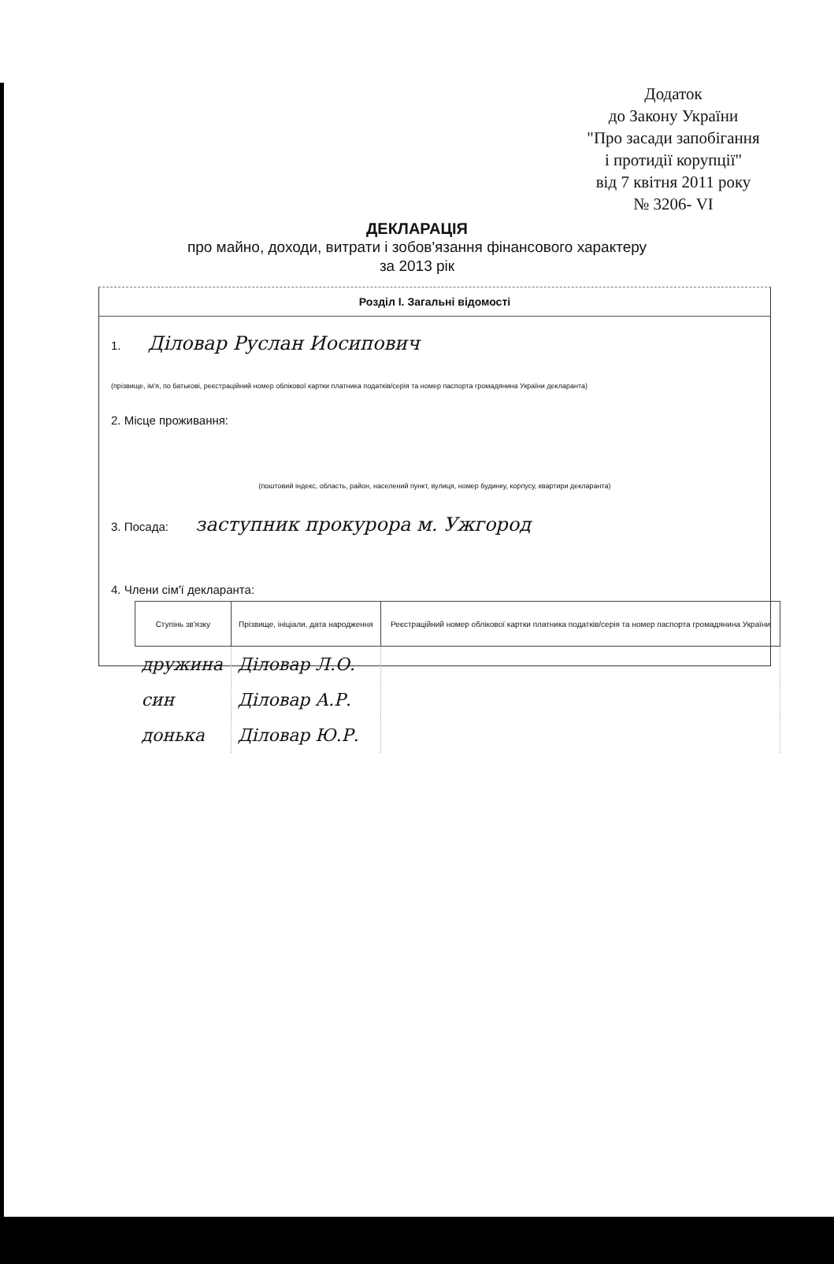Додаток
до Закону України
"Про засади запобігання
і протидії корупції"
від 7 квітня 2011 року
№ 3206- VI
ДЕКЛАРАЦІЯ
про майно, доходи, витрати і зобов'язання фінансового характеру
за 2013 рік
Розділ І. Загальні відомості
1. Діловар Руслан Иосипович
(прізвище, ім'я, по батькові, реєстраційний номер облікової картки платника податків/серія та номер паспорта громадянина України декларанта)
2. Місце проживання:
(поштовий індекс, область, район, населений пункт, вулиця, номер будинку, корпусу, квартири декларанта)
3. Посада: заступник прокурора м. Ужгород
4. Члени сім'ї декларанта:
| Ступінь зв'язку | Прізвище, ініціали, дата народження | Реєстраційний номер облікової картки платника податків/серія та номер паспорта громадянина України |
| --- | --- | --- |
| дружина | Діловар Л.О. | |
| син | Діловар А.Р. | |
| донька | Діловар Ю.Р. | |